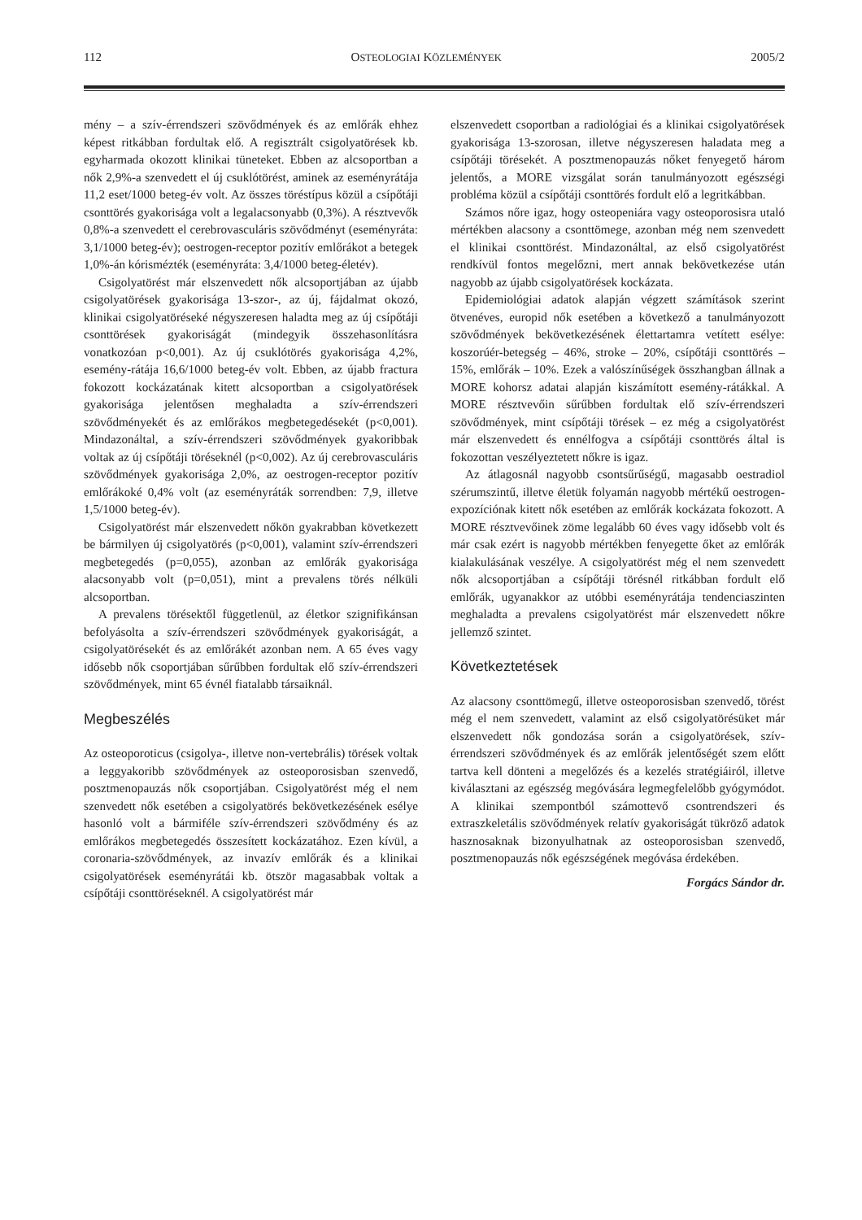112 OSTEOLOGIAI KÖZLEMÉNYEK 2005/2
mény – a szív-érrendszeri szövődmények és az emlőrák ehhez képest ritkábban fordultak elő. A regisztrált csigolyatörések kb. egyharmada okozott klinikai tüneteket. Ebben az alcsoportban a nők 2,9%-a szenvedett el új csuklótörést, aminek az eseményrátája 11,2 eset/1000 beteg-év volt. Az összes töréstípus közül a csípőtáji csonttörés gyakorisága volt a legalacsonyabb (0,3%). A résztvevők 0,8%-a szenvedett el cerebrovasculáris szövődményt (eseményráta: 3,1/1000 beteg-év); oestrogen-receptor pozitív emlőrákot a betegek 1,0%-án kórismézték (eseményráta: 3,4/1000 beteg-életév).
Csigolyatörést már elszenvedett nők alcsoportjában az újabb csigolyatörések gyakorisága 13-szor-, az új, fájdalmat okozó, klinikai csigolyatöréseké négyszeresen haladta meg az új csípőtáji csonttörések gyakoriságát (mindegyik összehasonlításra vonatkozóan p<0,001). Az új csuklótörés gyakorisága 4,2%, esemény-rátája 16,6/1000 beteg-év volt. Ebben, az újabb fractura fokozott kockázatának kitett alcsoportban a csigolyatörések gyakorisága jelentősen meghaladta a szív-érrendszeri szövődményekét és az emlőrákos megbetegedésekét (p<0,001). Mindazonáltal, a szív-érrendszeri szövődmények gyakoribbak voltak az új csípőtáji töréseknél (p<0,002). Az új cerebrovasculáris szövődmények gyakorisága 2,0%, az oestrogen-receptor pozitív emlőrákoké 0,4% volt (az eseményráták sorrendben: 7,9, illetve 1,5/1000 beteg-év).
Csigolyatörést már elszenvedett nőkön gyakrabban következett be bármilyen új csigolyatörés (p<0,001), valamint szív-érrendszeri megbetegedés (p=0,055), azonban az emlőrák gyakorisága alacsonyabb volt (p=0,051), mint a prevalens törés nélküli alcsoportban.
A prevalens törésektől függetlenül, az életkor szignifikánsan befolyásolta a szív-érrendszeri szövődmények gyakoriságát, a csigolyatörésekét és az emlőrákét azonban nem. A 65 éves vagy idősebb nők csoportjában sűrűbben fordultak elő szív-érrendszeri szövődmények, mint 65 évnél fiatalabb társaiknál.
Megbeszélés
Az osteoporoticus (csigolya-, illetve non-vertebrális) törések voltak a leggyakoribb szövődmények az osteoporosisban szenvedő, posztmenopauzás nők csoportjában. Csigolyatörést még el nem szenvedett nők esetében a csigolyatörés bekövetkezésének esélye hasonló volt a bármiféle szív-érrendszeri szövődmény és az emlőrákos megbetegedés összesített kockázatához. Ezen kívül, a coronaria-szövődmények, az invazív emlőrák és a klinikai csigolyatörések eseményrátái kb. ötször magasabbak voltak a csípőtáji csonttöréseknél. A csigolyatörést már
elszenvedett csoportban a radiológiai és a klinikai csigolyatörések gyakorisága 13-szorosan, illetve négyszeresen haladata meg a csípőtáji törésekét. A posztmenopauzás nőket fenyegető három jelentős, a MORE vizsgálat során tanulmányozott egészségi probléma közül a csípőtáji csonttörés fordult elő a legritkábban.
Számos nőre igaz, hogy osteopeniára vagy osteoporosisra utaló mértékben alacsony a csonttömege, azonban még nem szenvedett el klinikai csonttörést. Mindazonáltal, az első csigolyatörést rendkívül fontos megelőzni, mert annak bekövetkezése után nagyobb az újabb csigolyatörések kockázata.
Epidemiológiai adatok alapján végzett számítások szerint ötvenéves, europid nők esetében a következő a tanulmányozott szövődmények bekövetkezésének élettartamra vetített esélye: koszorúér-betegség – 46%, stroke – 20%, csípőtáji csonttörés – 15%, emlőrák – 10%. Ezek a valószínűségek összhangban állnak a MORE kohorsz adatai alapján kiszámított esemény-rátákkal. A MORE résztvevőin sűrűbben fordultak elő szív-érrendszeri szövődmények, mint csípőtáji törések – ez még a csigolyatörést már elszenvedett és ennélfogva a csípőtáji csonttörés által is fokozottan veszélyeztetett nőkre is igaz.
Az átlagosnál nagyobb csontsűrűségű, magasabb oestradiol szérumszintű, illetve életük folyamán nagyobb mértékű oestrogen-expozíciónak kitett nők esetében az emlőrák kockázata fokozott. A MORE résztvevőinek zöme legalább 60 éves vagy idősebb volt és már csak ezért is nagyobb mértékben fenyegette őket az emlőrák kialakulásának veszélye. A csigolyatörést még el nem szenvedett nők alcsoportjában a csípőtáji törésnél ritkábban fordult elő emlőrák, ugyanakkor az utóbbi eseményrátája tendenciaszinten meghaladta a prevalens csigolyatörést már elszenvedett nőkre jellemző szintet.
Következtetések
Az alacsony csonttömegű, illetve osteoporosisban szenvedő, törést még el nem szenvedett, valamint az első csigolyatörésüket már elszenvedett nők gondozása során a csigolyatörések, szív-érrendszeri szövődmények és az emlőrák jelentőségét szem előtt tartva kell dönteni a megelőzés és a kezelés stratégiáiról, illetve kiválasztani az egészség megóvására legmegfelelőbb gyógymódot. A klinikai szempontból számottevő csontrendszeri és extraszkeletális szövődmények relatív gyakoriságát tükröző adatok hasznosaknak bizonyulhatnak az osteoporosisban szenvedő, posztmenopauzás nők egészségének megóvása érdekében.
Forgács Sándor dr.